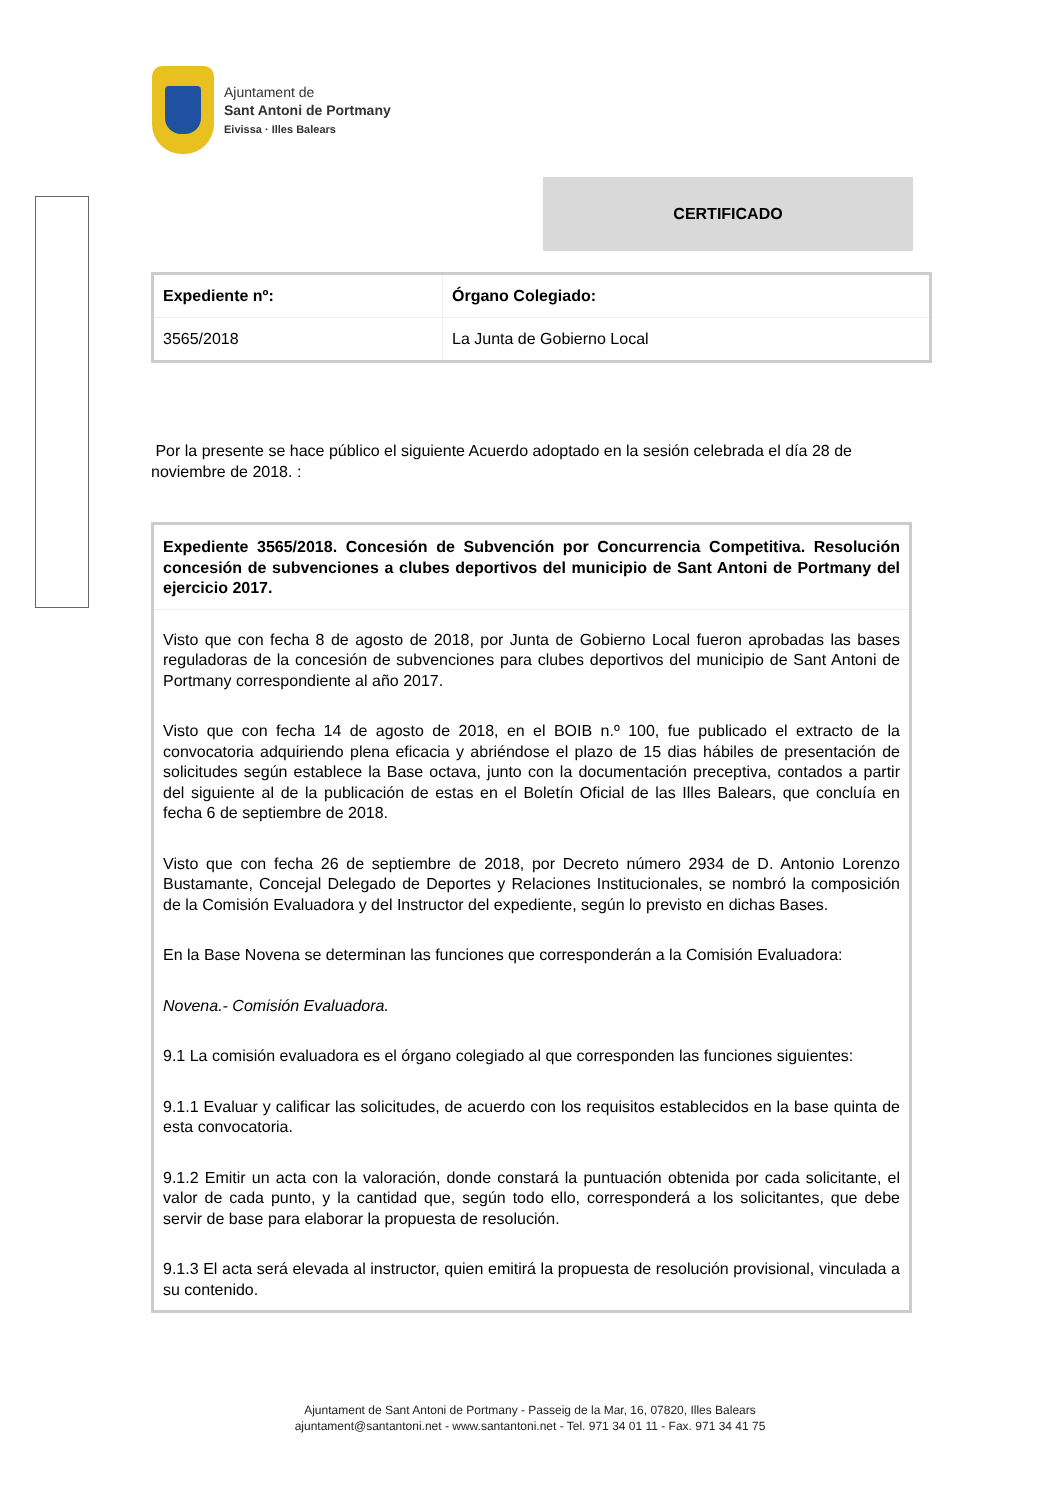Ajuntament de
Sant Antoni de Portmany
Eivissa · Illes Balears
CERTIFICADO
| Expediente nº: | Órgano Colegiado: |
| --- | --- |
| 3565/2018 | La Junta de Gobierno Local |
Por la presente se hace público el siguiente Acuerdo adoptado en la sesión celebrada el día 28 de noviembre de 2018. :
Expediente 3565/2018. Concesión de Subvención por Concurrencia Competitiva. Resolución concesión de subvenciones a clubes deportivos del municipio de Sant Antoni de Portmany del ejercicio 2017.
Visto que con fecha 8 de agosto de 2018, por Junta de Gobierno Local fueron aprobadas las bases reguladoras de la concesión de subvenciones para clubes deportivos del municipio de Sant Antoni de Portmany correspondiente al año 2017.
Visto que con fecha 14 de agosto de 2018, en el BOIB n.º 100, fue publicado el extracto de la convocatoria adquiriendo plena eficacia y abriéndose el plazo de 15 dias hábiles de presentación de solicitudes según establece la Base octava, junto con la documentación preceptiva, contados a partir del siguiente al de la publicación de estas en el Boletín Oficial de las Illes Balears, que concluía en fecha 6 de septiembre de 2018.
Visto que con fecha 26 de septiembre de 2018, por Decreto número 2934 de D. Antonio Lorenzo Bustamante, Concejal Delegado de Deportes y Relaciones Institucionales, se nombró la composición de la Comisión Evaluadora y del Instructor del expediente, según lo previsto en dichas Bases.
En la Base Novena se determinan las funciones que corresponderán a la Comisión Evaluadora:
Novena.- Comisión Evaluadora.
9.1 La comisión evaluadora es el órgano colegiado al que corresponden las funciones siguientes:
9.1.1 Evaluar y calificar las solicitudes, de acuerdo con los requisitos establecidos en la base quinta de esta convocatoria.
9.1.2 Emitir un acta con la valoración, donde constará la puntuación obtenida por cada solicitante, el valor de cada punto, y la cantidad que, según todo ello, corresponderá a los solicitantes, que debe servir de base para elaborar la propuesta de resolución.
9.1.3 El acta será elevada al instructor, quien emitirá la propuesta de resolución provisional, vinculada a su contenido.
Ajuntament de Sant Antoni de Portmany - Passeig de la Mar, 16, 07820, Illes Balears
ajuntament@santantoni.net - www.santantoni.net - Tel. 971 34 01 11 - Fax. 971 34 41 75